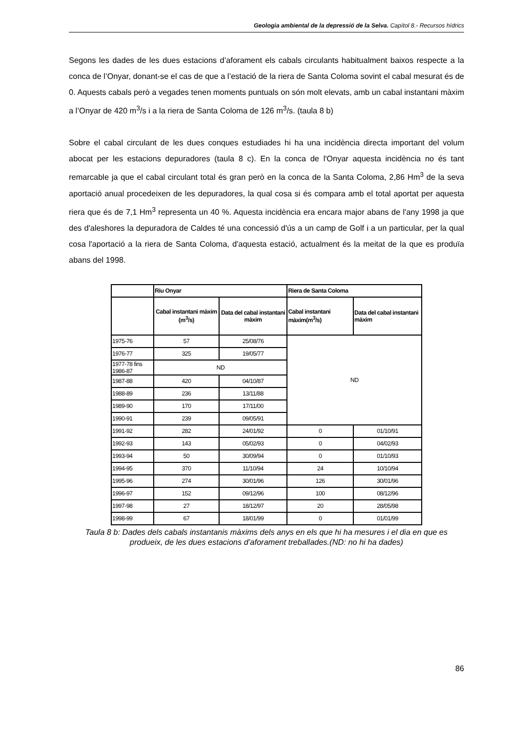Geologia ambiental de la depressió de la Selva. Capítol 8.- Recursos hídrics
Segons les dades de les dues estacions d’aforament els cabals circulants habitualment baixos respecte a la conca de l’Onyar, donant-se el cas de que a l’estació de la riera de Santa Coloma sovint el cabal mesurat és de 0. Aquests cabals però a vegades tenen moments puntuals on són molt elevats, amb un cabal instantani màxim a l’Onyar de 420 m<sup>3</sup>/s i a la riera de Santa Coloma de 126 m<sup>3</sup>/s. (taula 8 b)
Sobre el cabal circulant de les dues conques estudiades hi ha una incidència directa important del volum abocat per les estacions depuradores (taula 8 c). En la conca de l'Onyar aquesta incidència no és tant remarcable ja que el cabal circulant total és gran però en la conca de la Santa Coloma, 2,86 Hm<sup>3</sup> de la seva aportació anual procedeixen de les depuradores, la qual cosa si és compara amb el total aportat per aquesta riera que és de 7,1 Hm<sup>3</sup> representa un 40 %. Aquesta incidència era encara major abans de l'any 1998 ja que des d'aleshores la depuradora de Caldes té una concessió d'ús a un camp de Golf i a un particular, per la qual cosa l'aportació a la riera de Santa Coloma, d'aquesta estació, actualment és la meitat de la que es produïa abans del 1998.
| | Riu Onyar | | Riera de Santa Coloma | |
| --- | --- | --- | --- | --- |
| | Cabal instantani màxim (m<sup>3</sup>/s) | Data del cabal instantani màxim | Cabal instantani màxim(m<sup>3</sup>/s) | Data del cabal instantani màxim |
| 1975-76 | 57 | 25/08/76 | ND | |
| 1976-77 | 325 | 19/05/77 | | |
| 1977-78 fins 1986-87 | ND | | | |
| 1987-88 | 420 | 04/10/87 | | |
| 1988-89 | 236 | 13/11/88 | | |
| 1989-90 | 170 | 17/11/00 | | |
| 1990-91 | 239 | 09/05/91 | | |
| 1991-92 | 282 | 24/01/92 | 0 | 01/10/91 |
| 1992-93 | 143 | 05/02/93 | 0 | 04/02/93 |
| 1993-94 | 50 | 30/09/94 | 0 | 01/10/93 |
| 1994-95 | 370 | 11/10/94 | 24 | 10/10/94 |
| 1995-96 | 274 | 30/01/96 | 126 | 30/01/96 |
| 1996-97 | 152 | 09/12/96 | 100 | 08/12/96 |
| 1997-98 | 27 | 18/12/97 | 20 | 28/05/98 |
| 1998-99 | 67 | 18/01/99 | 0 | 01/01/99 |
Taula 8 b: Dades dels cabals instantanis màxims dels anys en els que hi ha mesures i el dia en que es produeix, de les dues estacions d’aforament treballades.(ND: no hi ha dades)
86